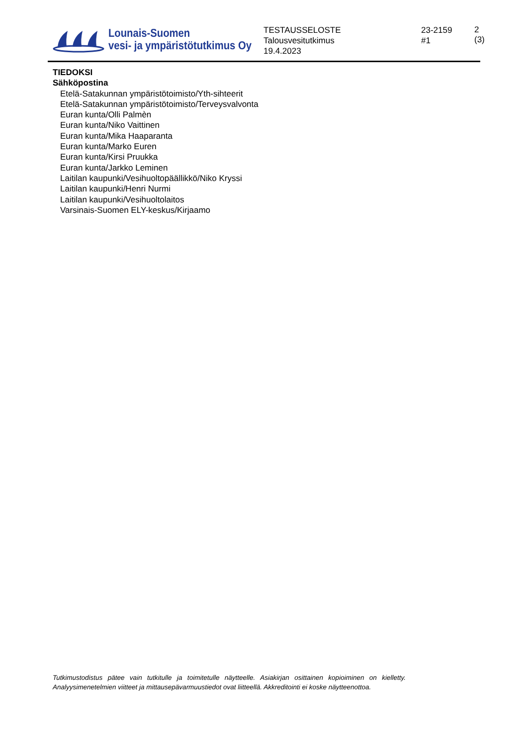Lounais-Suomen
vesi- ja ympäristötutkimus Oy
TESTAUSSELOSTE
Talousvesitutkimus
19.4.2023
23-2159
#1
2 (3)
TIEDOKSI
Sähköpostina
Etelä-Satakunnan ympäristötoimisto/Yth-sihteerit
Etelä-Satakunnan ympäristötoimisto/Terveysvalvonta
Euran kunta/Olli Palmèn
Euran kunta/Niko Vaittinen
Euran kunta/Mika Haaparanta
Euran kunta/Marko Euren
Euran kunta/Kirsi Pruukka
Euran kunta/Jarkko Leminen
Laitilan kaupunki/Vesihuoltopäällikkö/Niko Kryssi
Laitilan kaupunki/Henri Nurmi
Laitilan kaupunki/Vesihuoltolaitos
Varsinais-Suomen ELY-keskus/Kirjaamo
Tutkimustodistus pätee vain tutkitulle ja toimitetulle näytteelle. Asiakirjan osittainen kopioiminen on kielletty. Analyysimenetelmien viitteet ja mittausepävarmuustiedot ovat liitteellä. Akkreditointi ei koske näytteenottoa.